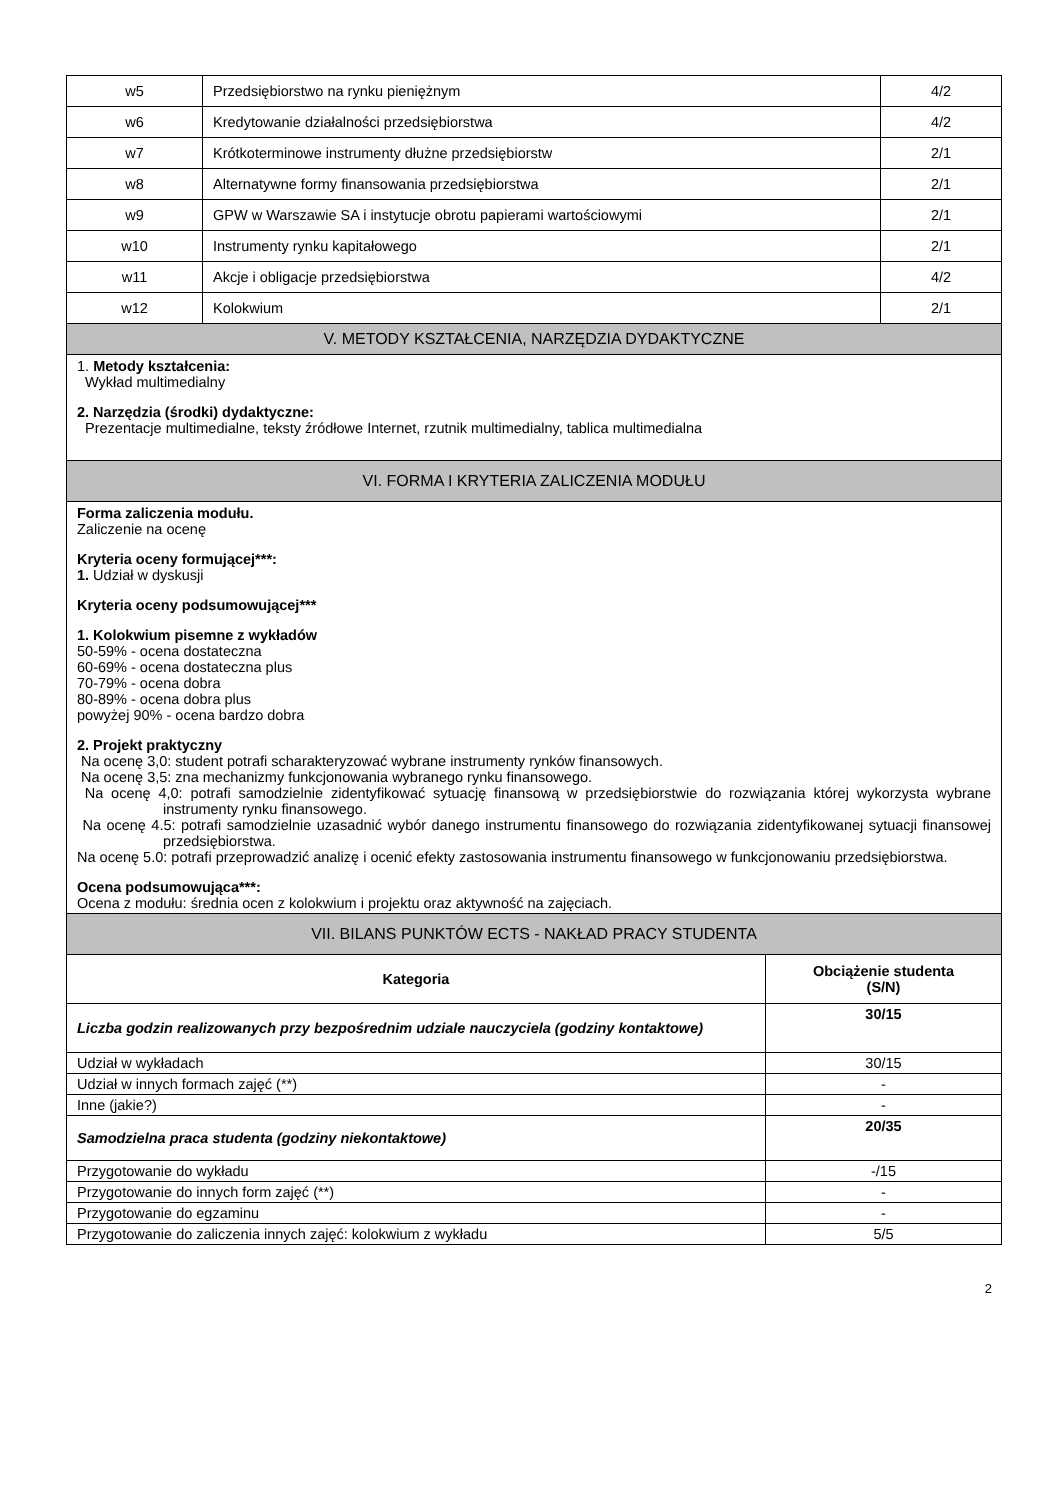| w5 | Przedsiębiorstwo na rynku pieniężnym | 4/2 |
| w6 | Kredytowanie działalności przedsiębiorstwa | 4/2 |
| w7 | Krótkoterminowe instrumenty dłużne przedsiębiorstw | 2/1 |
| w8 | Alternatywne formy finansowania przedsiębiorstwa | 2/1 |
| w9 | GPW w Warszawie SA i instytucje obrotu papierami wartościowymi | 2/1 |
| w10 | Instrumenty rynku kapitałowego | 2/1 |
| w11 | Akcje i obligacje przedsiębiorstwa | 4/2 |
| w12 | Kolokwium | 2/1 |
| V. METODY KSZTAŁCENIA, NARZĘDZIA DYDAKTYCZNE | | |
1. Metody kształcenia:
Wykład multimedialny
2. Narzędzia (środki) dydaktyczne:
Prezentacje multimedialne, teksty źródłowe Internet, rzutnik multimedialny, tablica multimedialna
| VI. FORMA I KRYTERIA ZALICZENIA MODUŁU |
Forma zaliczenia modułu.
Zaliczenie na ocenę
Kryteria oceny formującej***:
1. Udział w dyskusji
Kryteria oceny podsumowującej***
1. Kolokwium pisemne z wykładów
50-59% - ocena dostateczna
60-69% - ocena dostateczna plus
70-79% - ocena dobra
80-89% - ocena dobra plus
powyżej 90% - ocena bardzo dobra
2. Projekt praktyczny
Na ocenę 3,0: student potrafi scharakteryzować wybrane instrumenty rynków finansowych.
Na ocenę 3,5: zna mechanizmy funkcjonowania wybranego rynku finansowego.
Na ocenę 4,0: potrafi samodzielnie zidentyfikować sytuację finansową w przedsiębiorstwie do rozwiązania której wykorzysta wybrane instrumenty rynku finansowego.
Na ocenę 4.5: potrafi samodzielnie uzasadnić wybór danego instrumentu finansowego do rozwiązania zidentyfikowanej sytuacji finansowej przedsiębiorstwa.
Na ocenę 5.0: potrafi przeprowadzić analizę i ocenić efekty zastosowania instrumentu finansowego w funkcjonowaniu przedsiębiorstwa.
Ocena podsumowująca***:
Ocena z modułu: średnia ocen z kolokwium i projektu oraz aktywność na zajęciach.
| VII. BILANS PUNKTÓW ECTS - NAKŁAD PRACY STUDENTA | |
| Kategoria | Obciążenie studenta (S/N) |
| Liczba godzin realizowanych przy bezpośrednim udziale nauczyciela (godziny kontaktowe) | 30/15 |
| Udział w wykładach | 30/15 |
| Udział w innych formach zajęć (**) | - |
| Inne (jakie?) | - |
| Samodzielna praca studenta (godziny niekontaktowe) | 20/35 |
| Przygotowanie do wykładu | -/15 |
| Przygotowanie do innych form zajęć (**) | - |
| Przygotowanie do egzaminu | - |
| Przygotowanie do zaliczenia innych zajęć: kolokwium z wykładu | 5/5 |
2